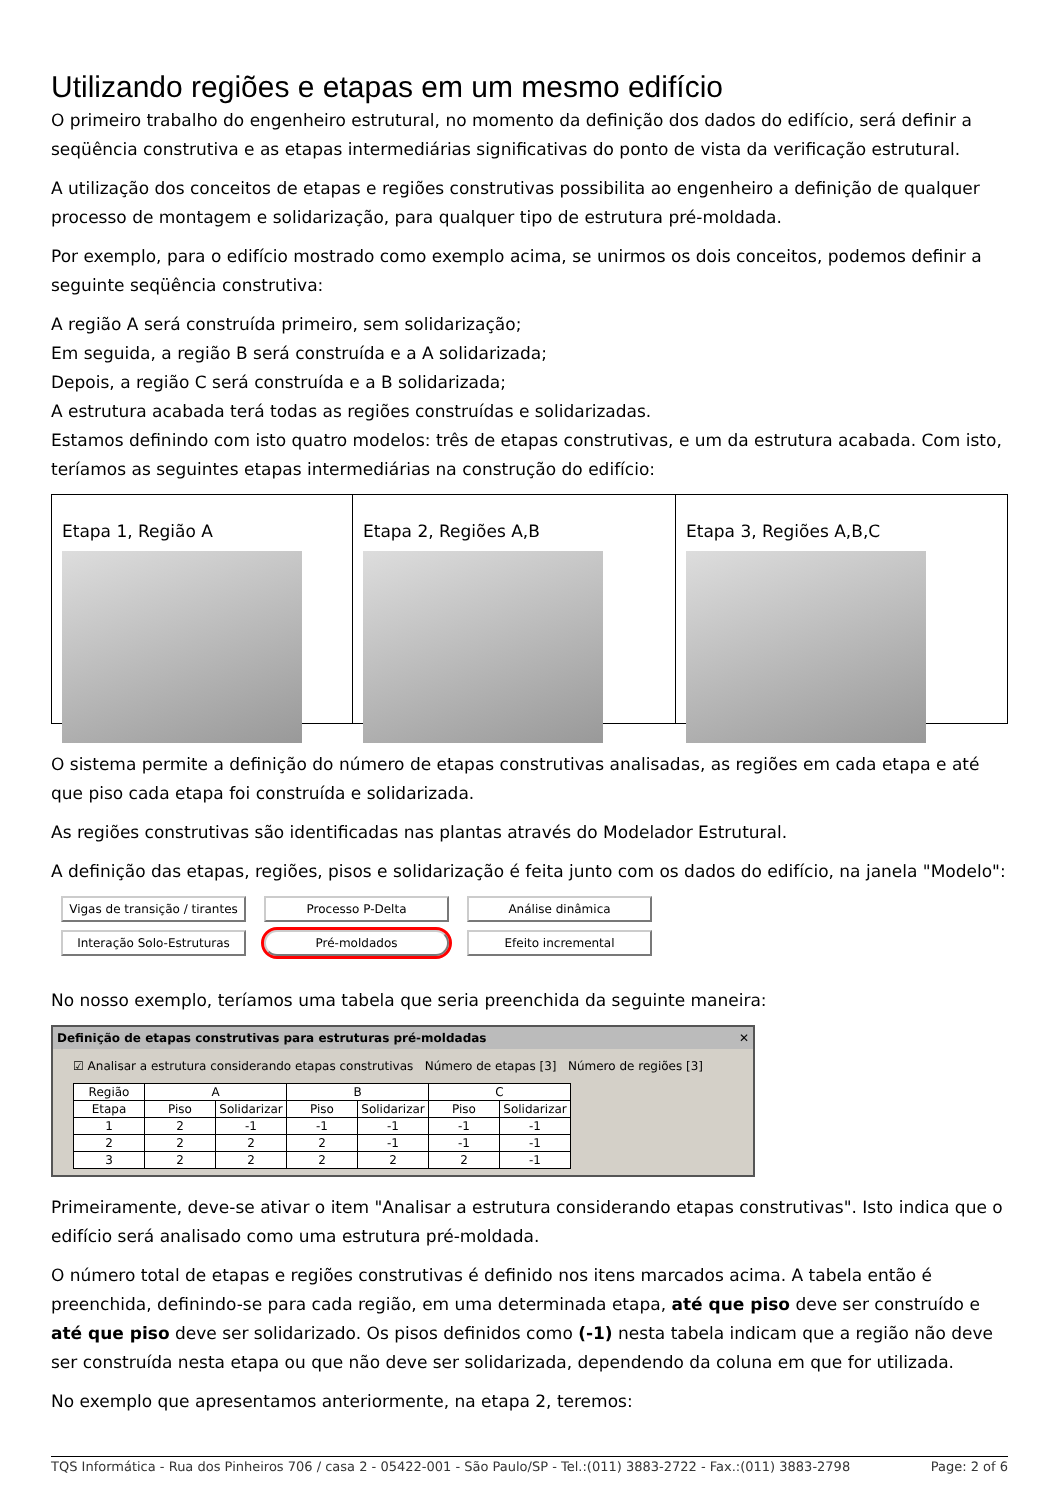Utilizando regiões e etapas em um mesmo edifício
O primeiro trabalho do engenheiro estrutural, no momento da definição dos dados do edifício, será definir a seqüência construtiva e as etapas intermediárias significativas do ponto de vista da verificação estrutural.
A utilização dos conceitos de etapas e regiões construtivas possibilita ao engenheiro a definição de qualquer processo de montagem e solidarização, para qualquer tipo de estrutura pré-moldada.
Por exemplo, para o edifício mostrado como exemplo acima, se unirmos os dois conceitos, podemos definir a seguinte seqüência construtiva:
A região A será construída primeiro, sem solidarização;
Em seguida, a região B será construída e a A solidarizada;
Depois, a região C será construída e a B solidarizada;
A estrutura acabada terá todas as regiões construídas e solidarizadas.
Estamos definindo com isto quatro modelos: três de etapas construtivas, e um da estrutura acabada. Com isto, teríamos as seguintes etapas intermediárias na construção do edifício:
Etapa 1, Região A Etapa 2, Regiões A,B Etapa 3, Regiões A,B,C
O sistema permite a definição do número de etapas construtivas analisadas, as regiões em cada etapa e até que piso cada etapa foi construída e solidarizada.
As regiões construtivas são identificadas nas plantas através do Modelador Estrutural.
A definição das etapas, regiões, pisos e solidarização é feita junto com os dados do edifício, na janela "Modelo":
Vigas de transição / tirantes Processo P-Delta Análise dinâmica Interação Solo-Estruturas Pré-moldados Efeito incremental
No nosso exemplo, teríamos uma tabela que seria preenchida da seguinte maneira:
Definição de etapas construtivas para estruturas pré-moldadas ✕
☑ Analisar a estrutura considerando etapas construtivas Número de etapas [3] Número de regiões [3]
| Região | A | | B | | C | |
| --- | --- | --- | --- | --- | --- | --- |
| Etapa | Piso | Solidarizar | Piso | Solidarizar | Piso | Solidarizar |
| 1 | 2 | -1 | -1 | -1 | -1 | -1 |
| 2 | 2 | 2 | 2 | -1 | -1 | -1 |
| 3 | 2 | 2 | 2 | 2 | 2 | -1 |
Primeiramente, deve-se ativar o item "Analisar a estrutura considerando etapas construtivas". Isto indica que o edifício será analisado como uma estrutura pré-moldada.
O número total de etapas e regiões construtivas é definido nos itens marcados acima. A tabela então é preenchida, definindo-se para cada região, em uma determinada etapa, até que piso deve ser construído e até que piso deve ser solidarizado. Os pisos definidos como (-1) nesta tabela indicam que a região não deve ser construída nesta etapa ou que não deve ser solidarizada, dependendo da coluna em que for utilizada.
No exemplo que apresentamos anteriormente, na etapa 2, teremos:
TQS Informática - Rua dos Pinheiros 706 / casa 2 - 05422-001 - São Paulo/SP - Tel.:(011) 3883-2722 - Fax.:(011) 3883-2798 Page: 2 of 6